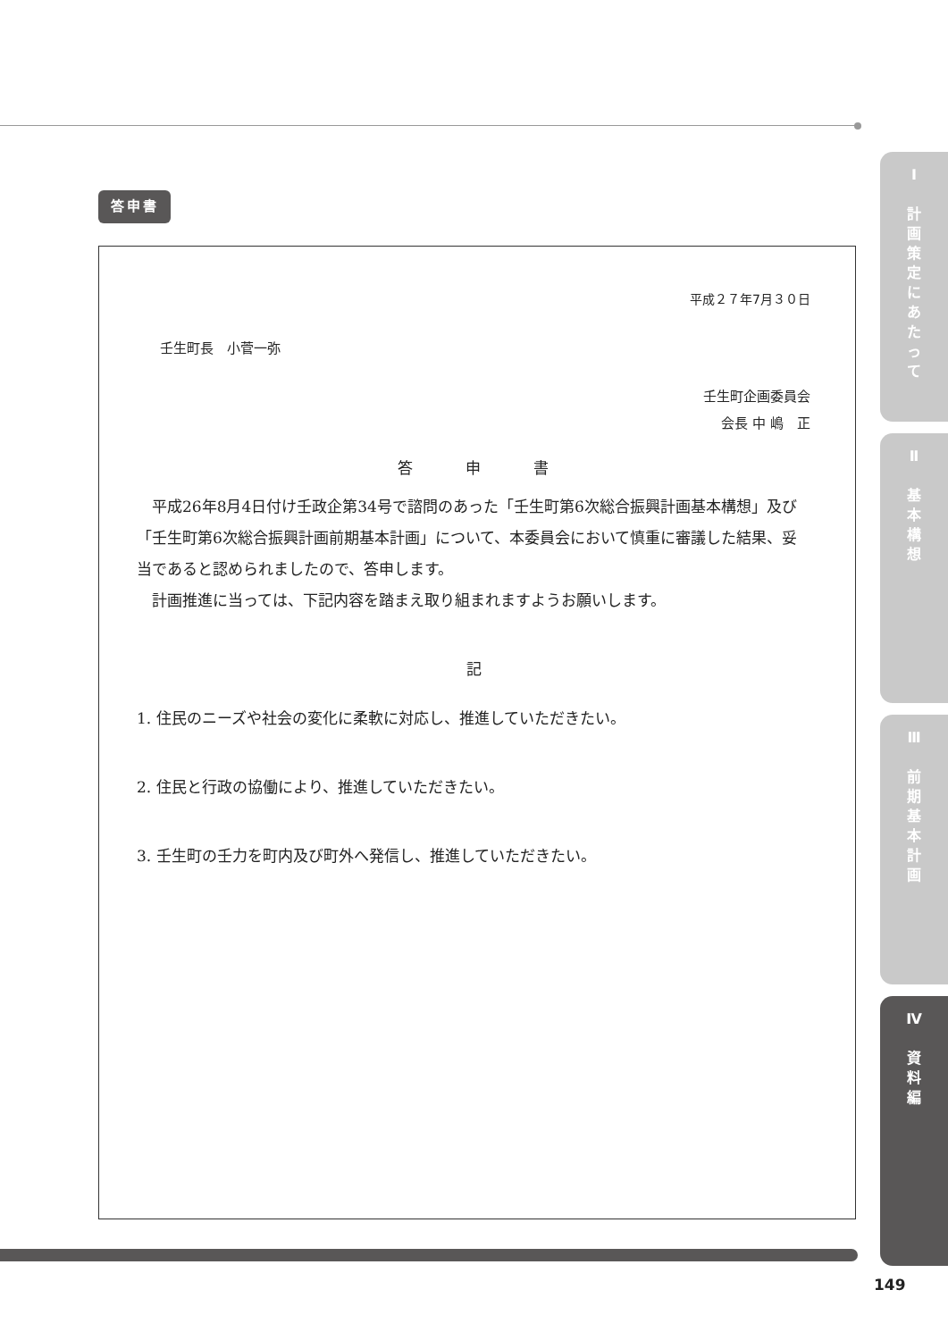答申書
平成２７年7月３０日
壬生町長　小菅一弥
壬生町企画委員会
会長 中 嶋　正
答　　　申　　　書
　平成26年8月4日付け壬政企第34号で諮問のあった「壬生町第6次総合振興計画基本構想」及び「壬生町第6次総合振興計画前期基本計画」について、本委員会において慎重に審議した結果、妥当であると認められましたので、答申します。
　計画推進に当っては、下記内容を踏まえ取り組まれますようお願いします。
記
1. 住民のニーズや社会の変化に柔軟に対応し、推進していただきたい。
2. 住民と行政の協働により、推進していただきたい。
3. 壬生町の壬力を町内及び町外へ発信し、推進していただきたい。
Ⅰ
計
画
策
定
に
あ
た
っ
て
Ⅱ
基
本
構
想
Ⅲ
前
期
基
本
計
画
Ⅳ
資
料
編
149